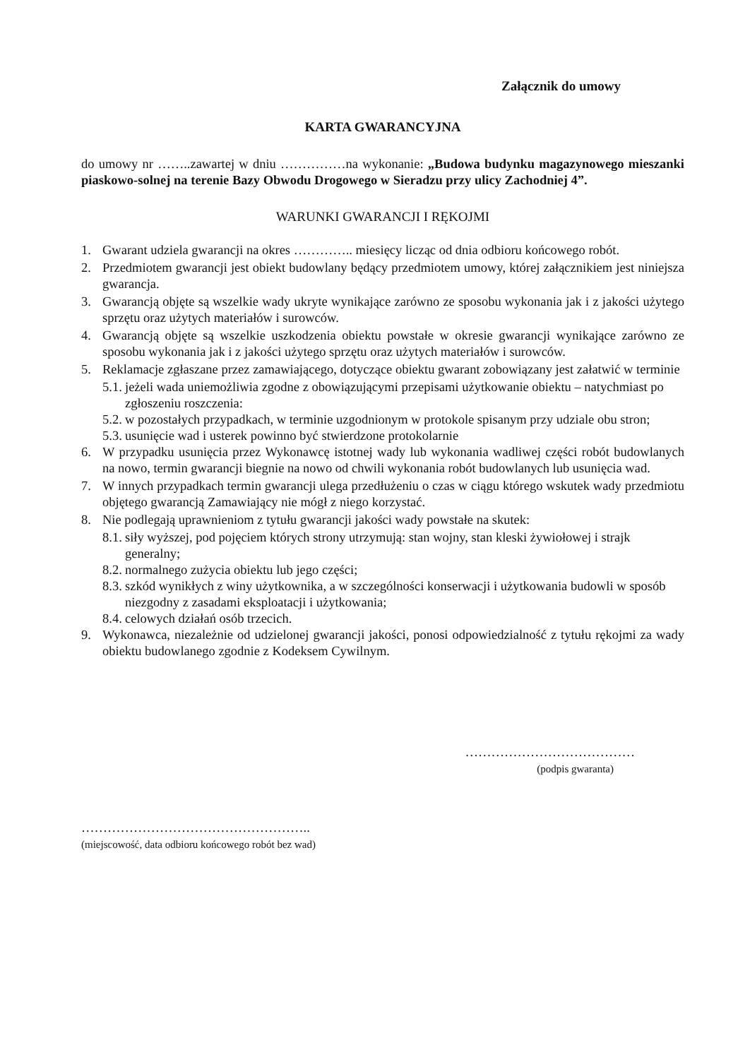Załącznik do umowy
KARTA GWARANCYJNA
do umowy nr ……..zawartej w dniu ……………na wykonanie: „Budowa budynku magazynowego mieszanki piaskowo-solnej na terenie Bazy Obwodu Drogowego w Sieradzu przy ulicy Zachodniej 4”.
WARUNKI GWARANCJI I RĘKOJMI
1. Gwarant udziela gwarancji na okres ………….. miesięcy licząc od dnia odbioru końcowego robót.
2. Przedmiotem gwarancji jest obiekt budowlany będący przedmiotem umowy, której załącznikiem jest niniejsza gwarancja.
3. Gwarancją objęte są wszelkie wady ukryte wynikające zarówno ze sposobu wykonania jak i z jakości użytego sprzętu oraz użytych materiałów i surowców.
4. Gwarancją objęte są wszelkie uszkodzenia obiektu powstałe w okresie gwarancji wynikające zarówno ze sposobu wykonania jak i z jakości użytego sprzętu oraz użytych materiałów i surowców.
5. Reklamacje zgłaszane przez zamawiającego, dotyczące obiektu gwarant zobowiązany jest załatwić w terminie
5.1. jeżeli wada uniemożliwia zgodne z obowiązującymi przepisami użytkowanie obiektu – natychmiast po zgłoszeniu roszczenia:
5.2. w pozostałych przypadkach, w terminie uzgodnionym w protokole spisanym przy udziale obu stron;
5.3. usunięcie wad i usterek powinno być stwierdzone protokolarnie
6. W przypadku usunięcia przez Wykonawcę istotnej wady lub wykonania wadliwej części robót budowlanych na nowo, termin gwarancji biegnie na nowo od chwili wykonania robót budowlanych lub usunięcia wad.
7. W innych przypadkach termin gwarancji ulega przedłużeniu o czas w ciągu którego wskutek wady przedmiotu objętego gwarancją Zamawiający nie mógł z niego korzystać.
8. Nie podlegają uprawnieniom z tytułu gwarancji jakości wady powstałe na skutek:
8.1. siły wyższej, pod pojęciem których strony utrzymują: stan wojny, stan kleski żywiołowej i strajk generalny;
8.2. normalnego zużycia obiektu lub jego części;
8.3. szkód wynikłych z winy użytkownika, a w szczególności konserwacji i użytkowania budowli w sposób niezgodny z zasadami eksploatacji i użytkowania;
8.4. celowych działań osób trzecich.
9. Wykonawca, niezależnie od udzielonej gwarancji jakości, ponosi odpowiedzialność z tytułu rękojmi za wady obiektu budowlanego zgodnie z Kodeksem Cywilnym.
…………………………………
(podpis gwaranta)
……………………………………………..
(miejscowość, data odbioru końcowego robót bez wad)